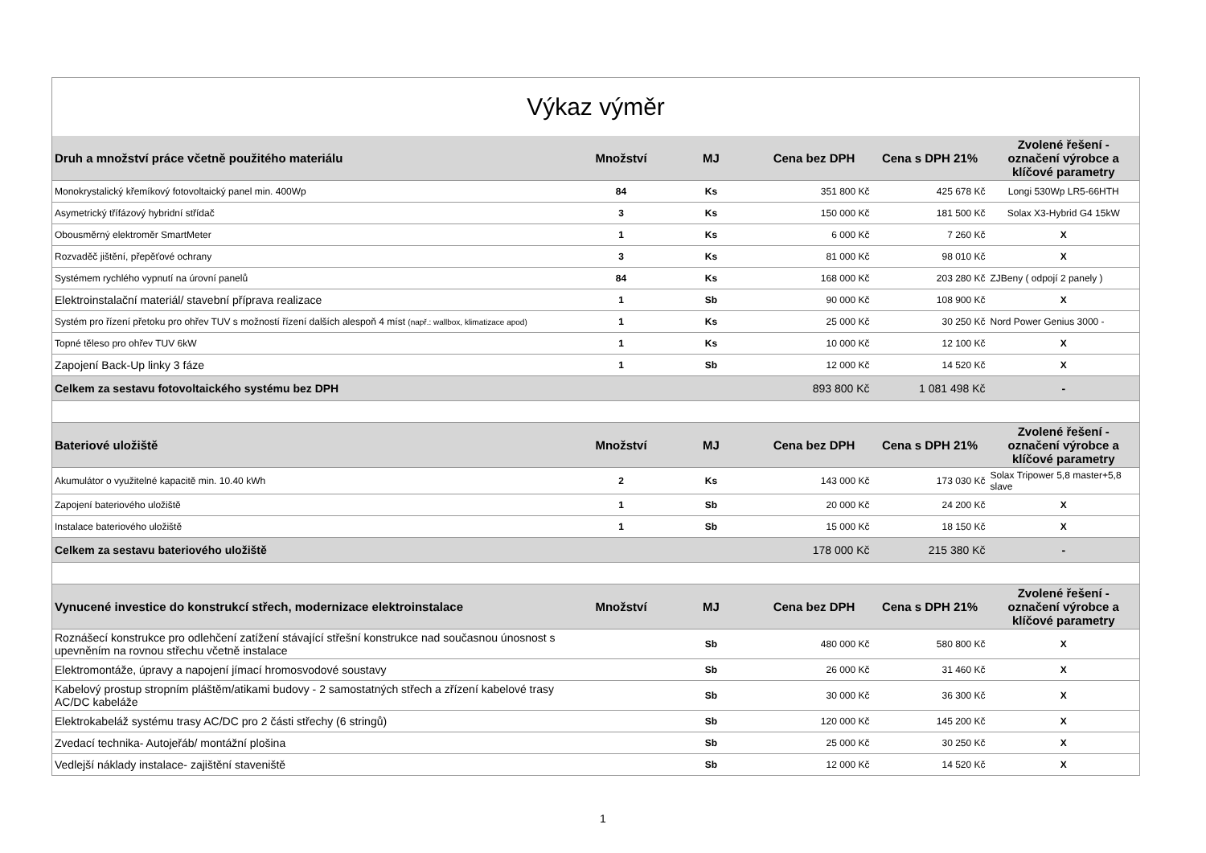| Výkaz výměr | | | | | |
| Druh a množství práce včetně použitého materiálu | Množství | MJ | Cena bez DPH | Cena s DPH 21% | Zvolené řešení - označení výrobce a klíčové parametry |
| Monokrystalický křemíkový fotovoltaický panel min. 400Wp | 84 | Ks | 351 800 Kč | 425 678 Kč | Longi 530Wp LR5-66HTH |
| Asymetrický třífázový hybridní střídač | 3 | Ks | 150 000 Kč | 181 500 Kč | Solax X3-Hybrid G4 15kW |
| Obousměrný elektroměr SmartMeter | 1 | Ks | 6 000 Kč | 7 260 Kč | X |
| Rozvaděč jištění, přepěťové ochrany | 3 | Ks | 81 000 Kč | 98 010 Kč | X |
| Systémem rychlého vypnutí na úrovní panelů | 84 | Ks | 168 000 Kč | 203 280 Kč | ZJBeny ( odpojí 2 panely ) |
| Elektroinstalační materiál/ stavební příprava realizace | 1 | Sb | 90 000 Kč | 108 900 Kč | X |
| Systém pro řízení přetoku pro ohřev TUV s možností řízení dalších alespoň 4 míst (např.: wallbox, klimatizace apod) | 1 | Ks | 25 000 Kč | 30 250 Kč | Nord Power Genius 3000 - |
| Topné těleso pro ohřev TUV 6kW | 1 | Ks | 10 000 Kč | 12 100 Kč | X |
| Zapojení Back-Up linky 3 fáze | 1 | Sb | 12 000 Kč | 14 520 Kč | X |
| Celkem za sestavu fotovoltaického systému bez DPH | | | 893 800 Kč | 1 081 498 Kč | - |
| Bateriové uložiště | Množství | MJ | Cena bez DPH | Cena s DPH 21% | Zvolené řešení - označení výrobce a klíčové parametry |
| Akumulátor o využitelné kapacitě min. 10.40 kWh | 2 | Ks | 143 000 Kč | 173 030 Kč | Solax Tripower 5,8 master+5,8 slave |
| Zapojení bateriového uložiště | 1 | Sb | 20 000 Kč | 24 200 Kč | X |
| Instalace bateriového uložiště | 1 | Sb | 15 000 Kč | 18 150 Kč | X |
| Celkem za sestavu bateriového uložiště | | | 178 000 Kč | 215 380 Kč | - |
| Vynucené investice do konstrukcí střech, modernizace elektroinstalace | Množství | MJ | Cena bez DPH | Cena s DPH 21% | Zvolené řešení - označení výrobce a klíčové parametry |
| Roznášecí konstrukce pro odlehčení zatížení stávající střešní konstrukce nad současnou únosnost s upevněním na rovnou střechu včetně instalace | | Sb | 480 000 Kč | 580 800 Kč | X |
| Elektromontáže, úpravy a napojení jímací hromosvodové soustavy | | Sb | 26 000 Kč | 31 460 Kč | X |
| Kabelový prostup stropním pláštěm/atikami budovy - 2 samostatných střech a zřízení kabelové trasy AC/DC kabeláže | | Sb | 30 000 Kč | 36 300 Kč | X |
| Elektrokabeláž systému trasy AC/DC pro 2 části střechy (6 stringů) | | Sb | 120 000 Kč | 145 200 Kč | X |
| Zvedací technika- Autojeřáb/ montážní plošina | | Sb | 25 000 Kč | 30 250 Kč | X |
| Vedlejší náklady instalace- zajištění staveniště | | Sb | 12 000 Kč | 14 520 Kč | X |
1